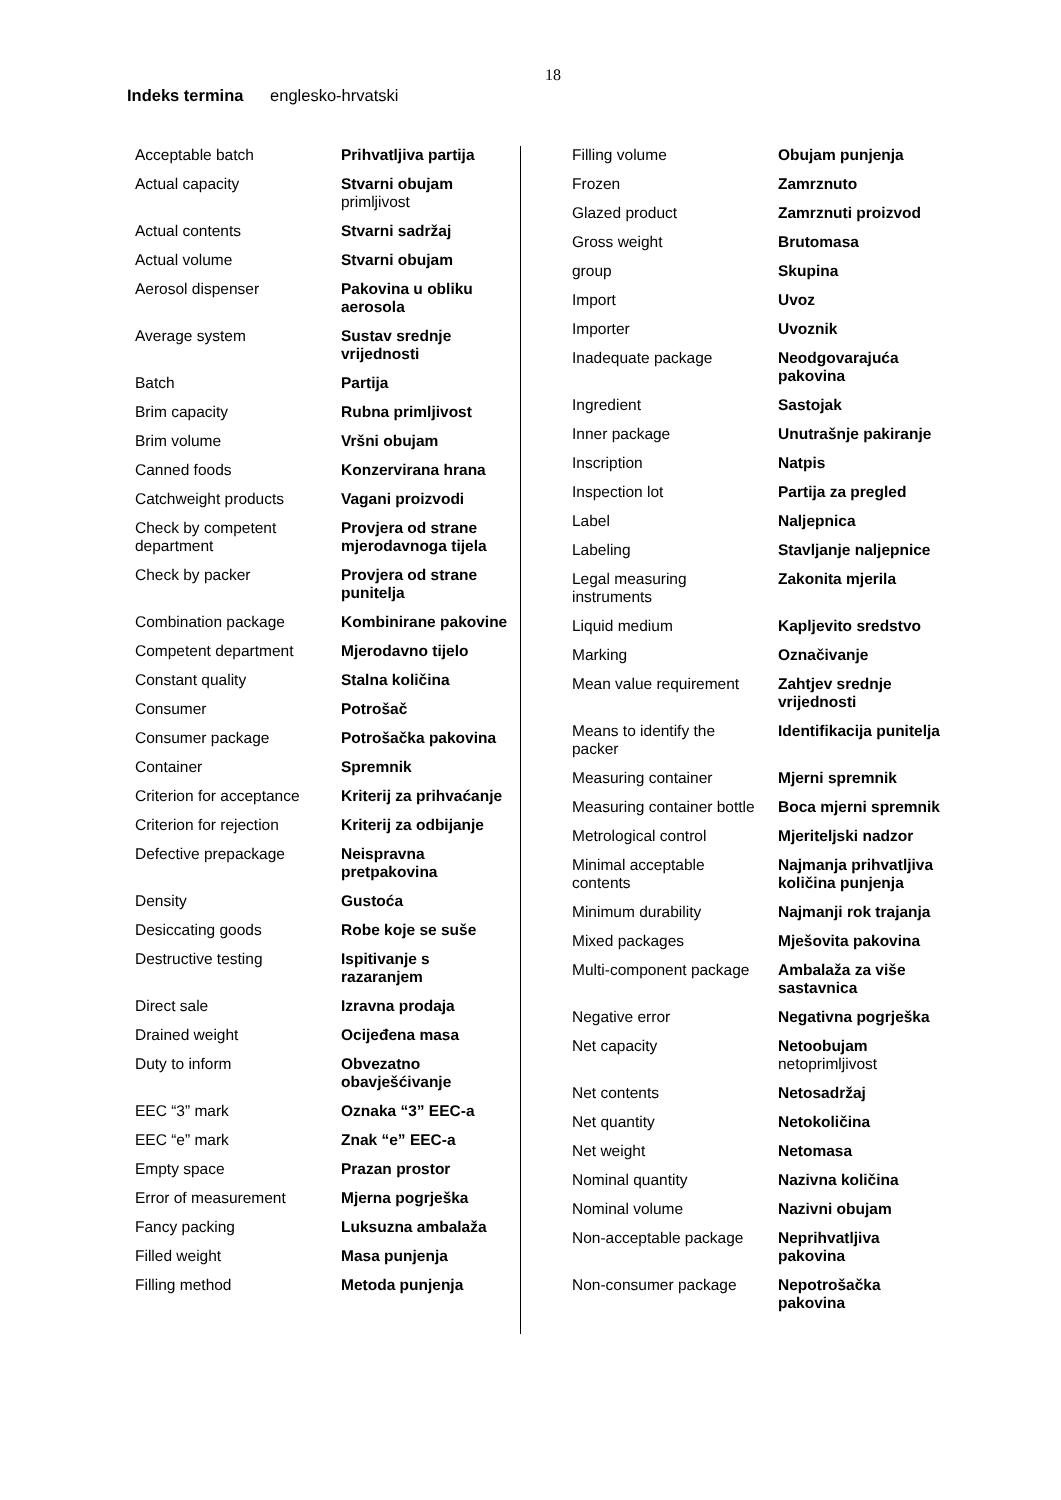18
Indeks termina englesko-hrvatski
| Acceptable batch | Prihvatljiva partija |
| Actual capacity | Stvarni obujam primljivost |
| Actual contents | Stvarni sadržaj |
| Actual volume | Stvarni obujam |
| Aerosol dispenser | Pakovina u obliku aerosola |
| Average system | Sustav srednje vrijednosti |
| Batch | Partija |
| Brim capacity | Rubna primljivost |
| Brim volume | Vršni obujam |
| Canned foods | Konzervirana hrana |
| Catchweight products | Vagani proizvodi |
| Check by competent department | Provjera od strane mjerodavnoga tijela |
| Check by packer | Provjera od strane punitelja |
| Combination package | Kombinirane pakovine |
| Competent department | Mjerodavno tijelo |
| Constant quality | Stalna količina |
| Consumer | Potrošač |
| Consumer package | Potrošačka pakovina |
| Container | Spremnik |
| Criterion for acceptance | Kriterij za prihvaćanje |
| Criterion for rejection | Kriterij za odbijanje |
| Defective prepackage | Neispravna pretpakovina |
| Density | Gustoća |
| Desiccating goods | Robe koje se suše |
| Destructive testing | Ispitivanje s razaranjem |
| Direct sale | Izravna prodaja |
| Drained weight | Ocijeđena masa |
| Duty to inform | Obvezatno obavješćivanje |
| EEC “3” mark | Oznaka “3” EEC-a |
| EEC “e” mark | Znak “e” EEC-a |
| Empty space | Prazan prostor |
| Error of measurement | Mjerna pogrješka |
| Fancy packing | Luksuzna ambalaža |
| Filled weight | Masa punjenja |
| Filling method | Metoda punjenja |
| Filling volume | Obujam punjenja |
| Frozen | Zamrznuto |
| Glazed product | Zamrznuti proizvod |
| Gross weight | Brutomasa |
| group | Skupina |
| Import | Uvoz |
| Importer | Uvoznik |
| Inadequate package | Neodgovarajuća pakovina |
| Ingredient | Sastojak |
| Inner package | Unutrašnje pakiranje |
| Inscription | Natpis |
| Inspection lot | Partija za pregled |
| Label | Naljepnica |
| Labeling | Stavljanje naljepnice |
| Legal measuring instruments | Zakonita mjerila |
| Liquid medium | Kapljevito sredstvo |
| Marking | Označivanje |
| Mean value requirement | Zahtjev srednje vrijednosti |
| Means to identify the packer | Identifikacija punitelja |
| Measuring container | Mjerni spremnik |
| Measuring container bottle | Boca mjerni spremnik |
| Metrological control | Mjeriteljski nadzor |
| Minimal acceptable contents | Najmanja prihvatljiva količina punjenja |
| Minimum durability | Najmanji rok trajanja |
| Mixed packages | Mješovita pakovina |
| Multi-component package | Ambalaža za više sastavnica |
| Negative error | Negativna pogrješka |
| Net capacity | Netoobujam netoprimljivost |
| Net contents | Netosadržaj |
| Net quantity | Netokoličina |
| Net weight | Netomasa |
| Nominal quantity | Nazivna količina |
| Nominal volume | Nazivni obujam |
| Non-acceptable package | Neprihvatljiva pakovina |
| Non-consumer package | Nepotrošačka pakovina |